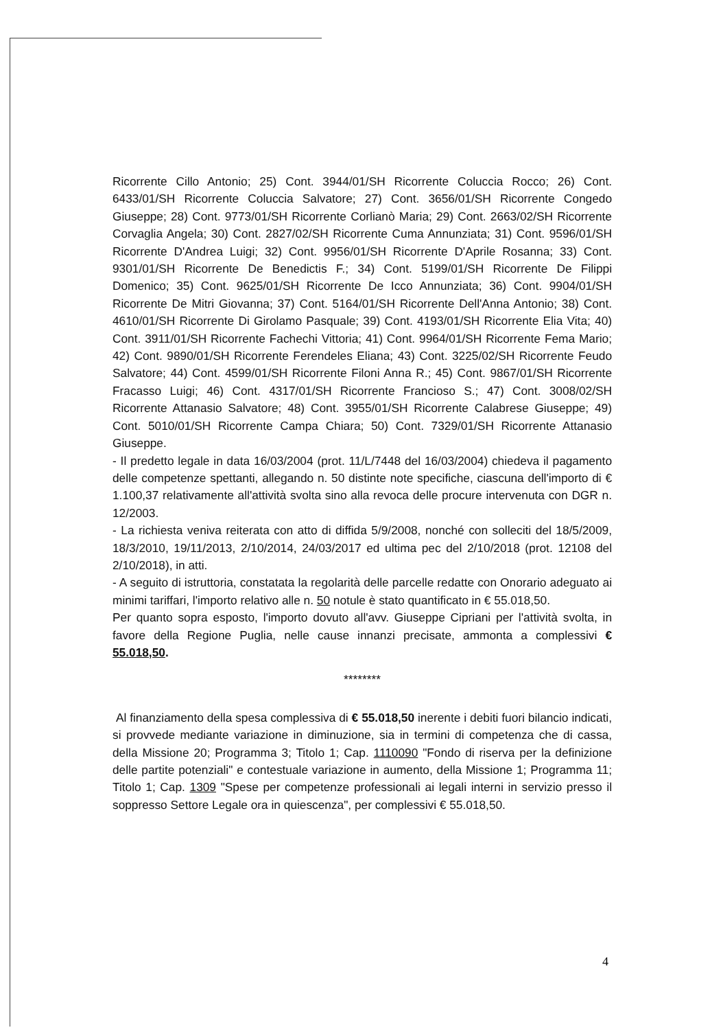Ricorrente Cillo Antonio; 25) Cont. 3944/01/SH Ricorrente Coluccia Rocco; 26) Cont. 6433/01/SH Ricorrente Coluccia Salvatore; 27) Cont. 3656/01/SH Ricorrente Congedo Giuseppe; 28) Cont. 9773/01/SH Ricorrente Corlianò Maria; 29) Cont. 2663/02/SH Ricorrente Corvaglia Angela; 30) Cont. 2827/02/SH Ricorrente Cuma Annunziata; 31) Cont. 9596/01/SH Ricorrente D'Andrea Luigi; 32) Cont. 9956/01/SH Ricorrente D'Aprile Rosanna; 33) Cont. 9301/01/SH Ricorrente De Benedictis F.; 34) Cont. 5199/01/SH Ricorrente De Filippi Domenico; 35) Cont. 9625/01/SH Ricorrente De Icco Annunziata; 36) Cont. 9904/01/SH Ricorrente De Mitri Giovanna; 37) Cont. 5164/01/SH Ricorrente Dell'Anna Antonio; 38) Cont. 4610/01/SH Ricorrente Di Girolamo Pasquale; 39) Cont. 4193/01/SH Ricorrente Elia Vita; 40) Cont. 3911/01/SH Ricorrente Fachechi Vittoria; 41) Cont. 9964/01/SH Ricorrente Fema Mario; 42) Cont. 9890/01/SH Ricorrente Ferendeles Eliana; 43) Cont. 3225/02/SH Ricorrente Feudo Salvatore; 44) Cont. 4599/01/SH Ricorrente Filoni Anna R.; 45) Cont. 9867/01/SH Ricorrente Fracasso Luigi; 46) Cont. 4317/01/SH Ricorrente Francioso S.; 47) Cont. 3008/02/SH Ricorrente Attanasio Salvatore; 48) Cont. 3955/01/SH Ricorrente Calabrese Giuseppe; 49) Cont. 5010/01/SH Ricorrente Campa Chiara; 50) Cont. 7329/01/SH Ricorrente Attanasio Giuseppe.
- Il predetto legale in data 16/03/2004 (prot. 11/L/7448 del 16/03/2004) chiedeva il pagamento delle competenze spettanti, allegando n. 50 distinte note specifiche, ciascuna dell'importo di € 1.100,37 relativamente all'attività svolta sino alla revoca delle procure intervenuta con DGR n. 12/2003.
- La richiesta veniva reiterata con atto di diffida 5/9/2008, nonché con solleciti del 18/5/2009, 18/3/2010, 19/11/2013, 2/10/2014, 24/03/2017 ed ultima pec del 2/10/2018 (prot. 12108 del 2/10/2018), in atti.
- A seguito di istruttoria, constatata la regolarità delle parcelle redatte con Onorario adeguato ai minimi tariffari, l'importo relativo alle n. 50 notule è stato quantificato in € 55.018,50.
Per quanto sopra esposto, l'importo dovuto all'avv. Giuseppe Cipriani per l'attività svolta, in favore della Regione Puglia, nelle cause innanzi precisate, ammonta a complessivi € 55.018,50.
********
Al finanziamento della spesa complessiva di € 55.018,50 inerente i debiti fuori bilancio indicati, si provvede mediante variazione in diminuzione, sia in termini di competenza che di cassa, della Missione 20; Programma 3; Titolo 1; Cap. 1110090 "Fondo di riserva per la definizione delle partite potenziali" e contestuale variazione in aumento, della Missione 1; Programma 11; Titolo 1; Cap. 1309 "Spese per competenze professionali ai legali interni in servizio presso il soppresso Settore Legale ora in quiescenza", per complessivi € 55.018,50.
4